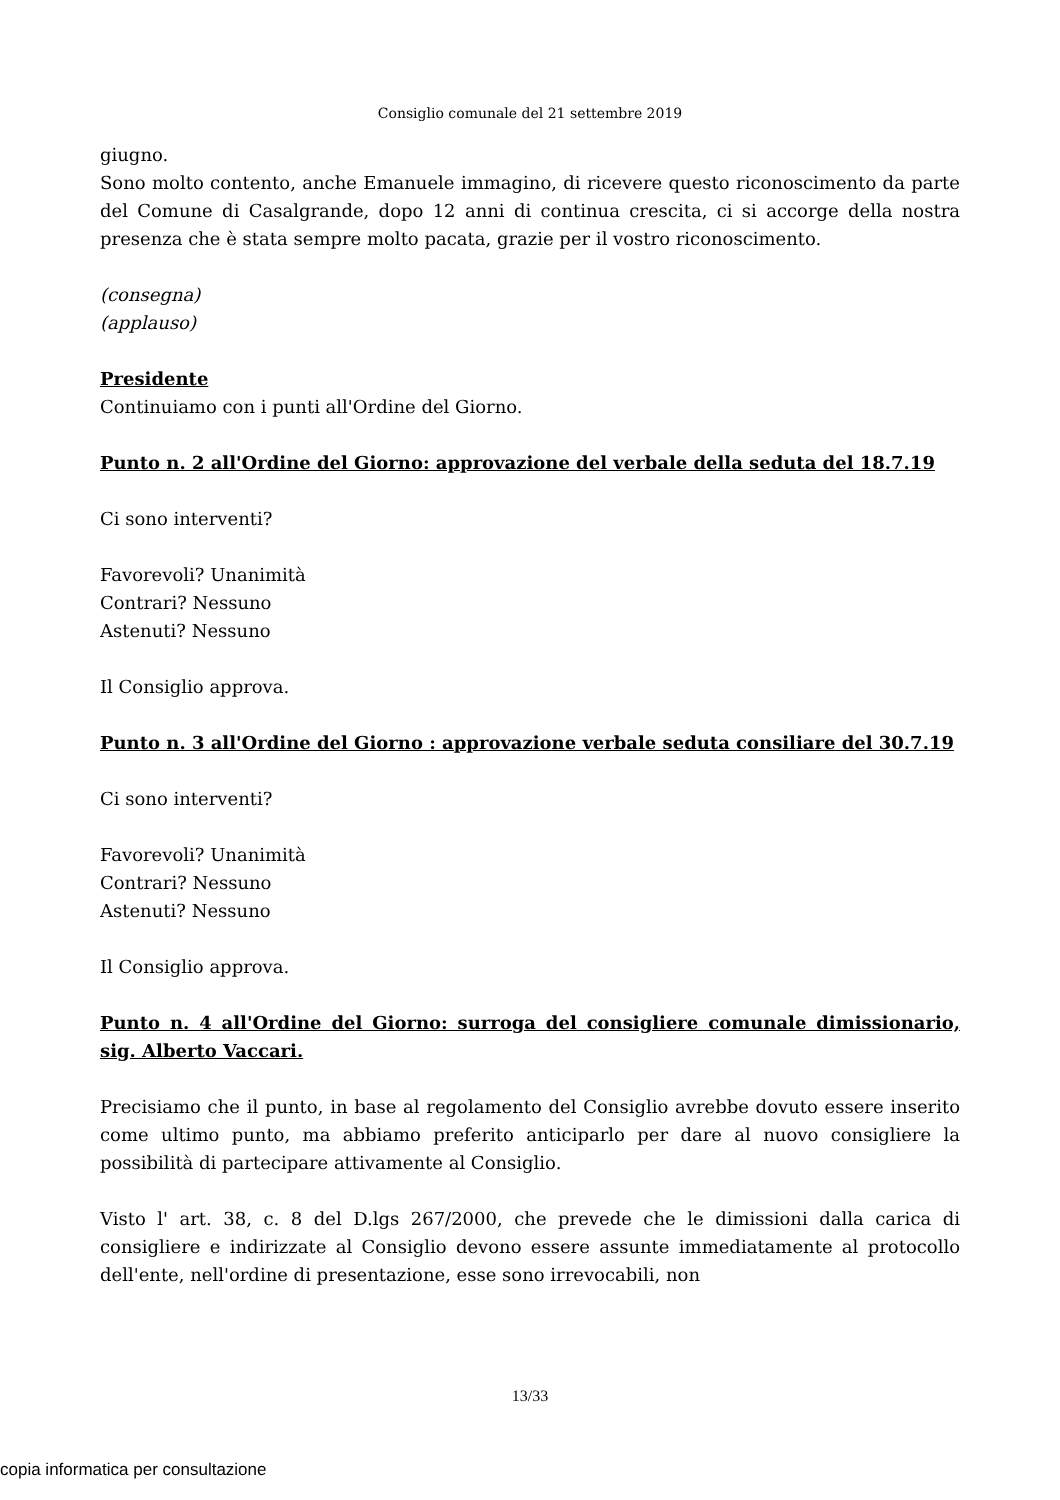Consiglio comunale del 21 settembre 2019
giugno.
Sono molto contento, anche Emanuele immagino, di ricevere questo riconoscimento da parte del Comune di Casalgrande, dopo 12 anni di continua crescita, ci si accorge della nostra presenza che è stata sempre molto pacata, grazie per il vostro riconoscimento.
(consegna)
(applauso)
Presidente
Continuiamo con i punti all'Ordine del Giorno.
Punto n. 2 all'Ordine del Giorno: approvazione del verbale della seduta del 18.7.19
Ci sono interventi?
Favorevoli? Unanimità
Contrari? Nessuno
Astenuti? Nessuno
Il Consiglio approva.
Punto n. 3 all'Ordine del Giorno : approvazione verbale seduta consiliare del 30.7.19
Ci sono interventi?
Favorevoli? Unanimità
Contrari? Nessuno
Astenuti? Nessuno
Il Consiglio approva.
Punto n. 4 all'Ordine del Giorno: surroga del consigliere comunale dimissionario, sig. Alberto Vaccari.
Precisiamo che il punto, in base al regolamento del Consiglio avrebbe dovuto essere inserito come ultimo punto, ma abbiamo preferito anticiparlo per dare al nuovo consigliere la possibilità di partecipare attivamente al Consiglio.
Visto l' art. 38, c. 8 del D.lgs 267/2000, che prevede che le dimissioni dalla carica di consigliere e indirizzate al Consiglio devono essere assunte immediatamente al protocollo dell'ente, nell'ordine di presentazione, esse sono irrevocabili, non
13/33
copia informatica per consultazione